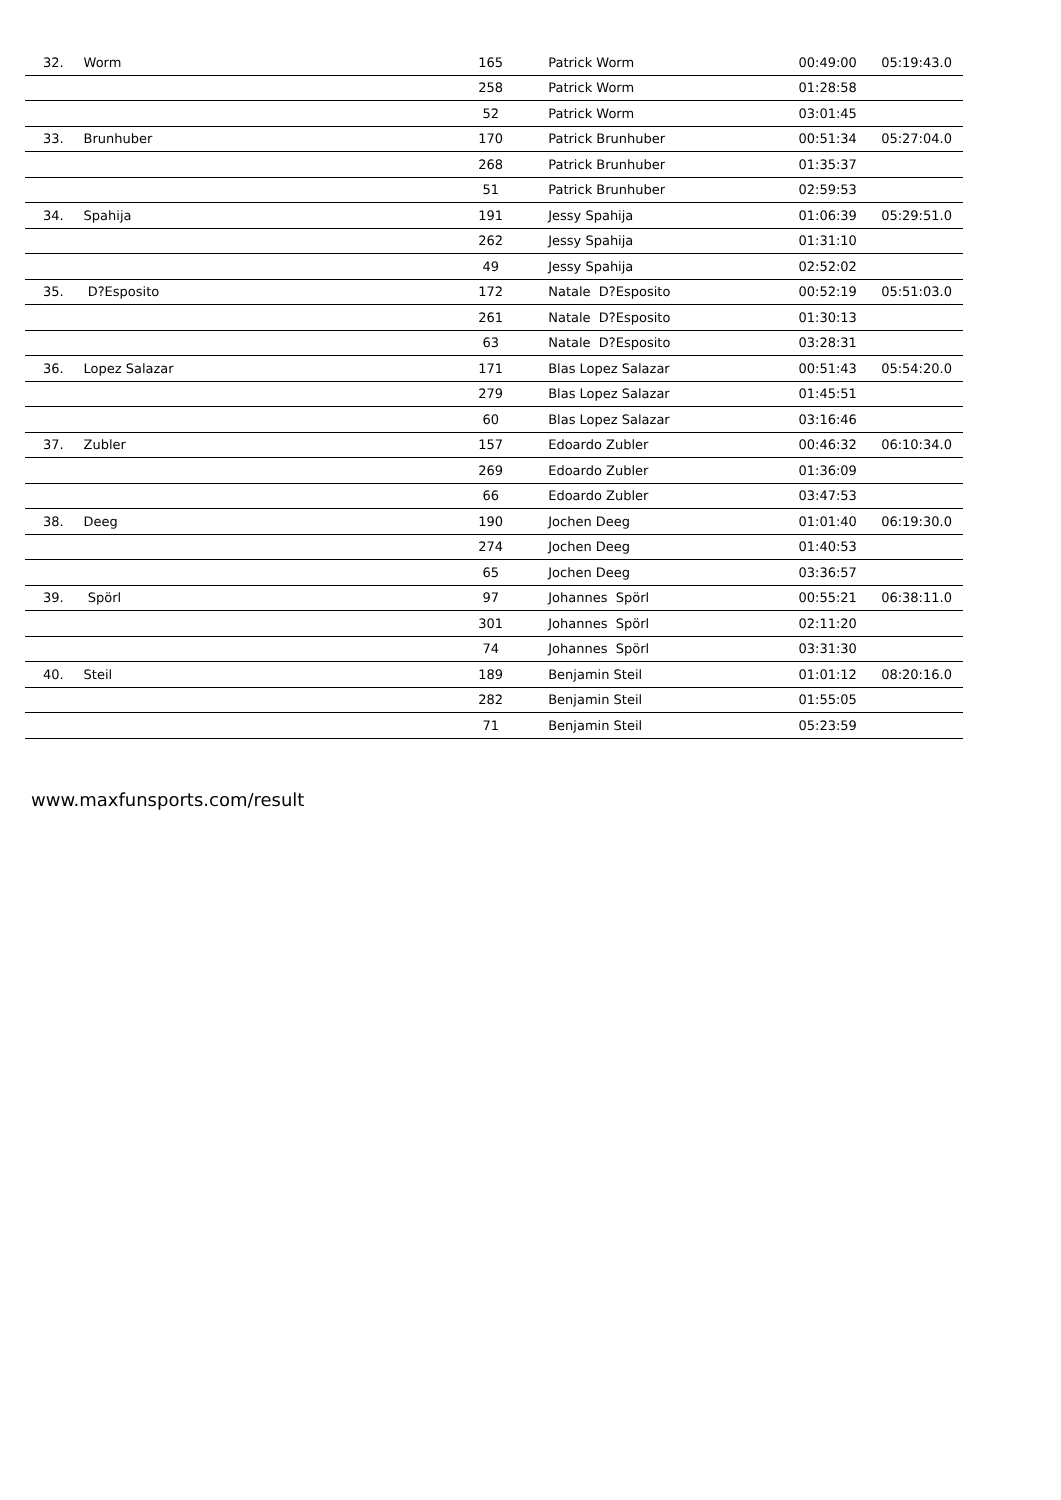| 32. | Worm | 165 | Patrick Worm | 00:49:00 | 05:19:43.0 |
| | | 258 | Patrick Worm | 01:28:58 | |
| | | 52 | Patrick Worm | 03:01:45 | |
| 33. | Brunhuber | 170 | Patrick Brunhuber | 00:51:34 | 05:27:04.0 |
| | | 268 | Patrick Brunhuber | 01:35:37 | |
| | | 51 | Patrick Brunhuber | 02:59:53 | |
| 34. | Spahija | 191 | Jessy Spahija | 01:06:39 | 05:29:51.0 |
| | | 262 | Jessy Spahija | 01:31:10 | |
| | | 49 | Jessy Spahija | 02:52:02 | |
| 35. | D?Esposito | 172 | Natale D?Esposito | 00:52:19 | 05:51:03.0 |
| | | 261 | Natale D?Esposito | 01:30:13 | |
| | | 63 | Natale D?Esposito | 03:28:31 | |
| 36. | Lopez Salazar | 171 | Blas Lopez Salazar | 00:51:43 | 05:54:20.0 |
| | | 279 | Blas Lopez Salazar | 01:45:51 | |
| | | 60 | Blas Lopez Salazar | 03:16:46 | |
| 37. | Zubler | 157 | Edoardo Zubler | 00:46:32 | 06:10:34.0 |
| | | 269 | Edoardo Zubler | 01:36:09 | |
| | | 66 | Edoardo Zubler | 03:47:53 | |
| 38. | Deeg | 190 | Jochen Deeg | 01:01:40 | 06:19:30.0 |
| | | 274 | Jochen Deeg | 01:40:53 | |
| | | 65 | Jochen Deeg | 03:36:57 | |
| 39. | Spörl | 97 | Johannes Spörl | 00:55:21 | 06:38:11.0 |
| | | 301 | Johannes Spörl | 02:11:20 | |
| | | 74 | Johannes Spörl | 03:31:30 | |
| 40. | Steil | 189 | Benjamin Steil | 01:01:12 | 08:20:16.0 |
| | | 282 | Benjamin Steil | 01:55:05 | |
| | | 71 | Benjamin Steil | 05:23:59 | |
www.maxfunsports.com/result